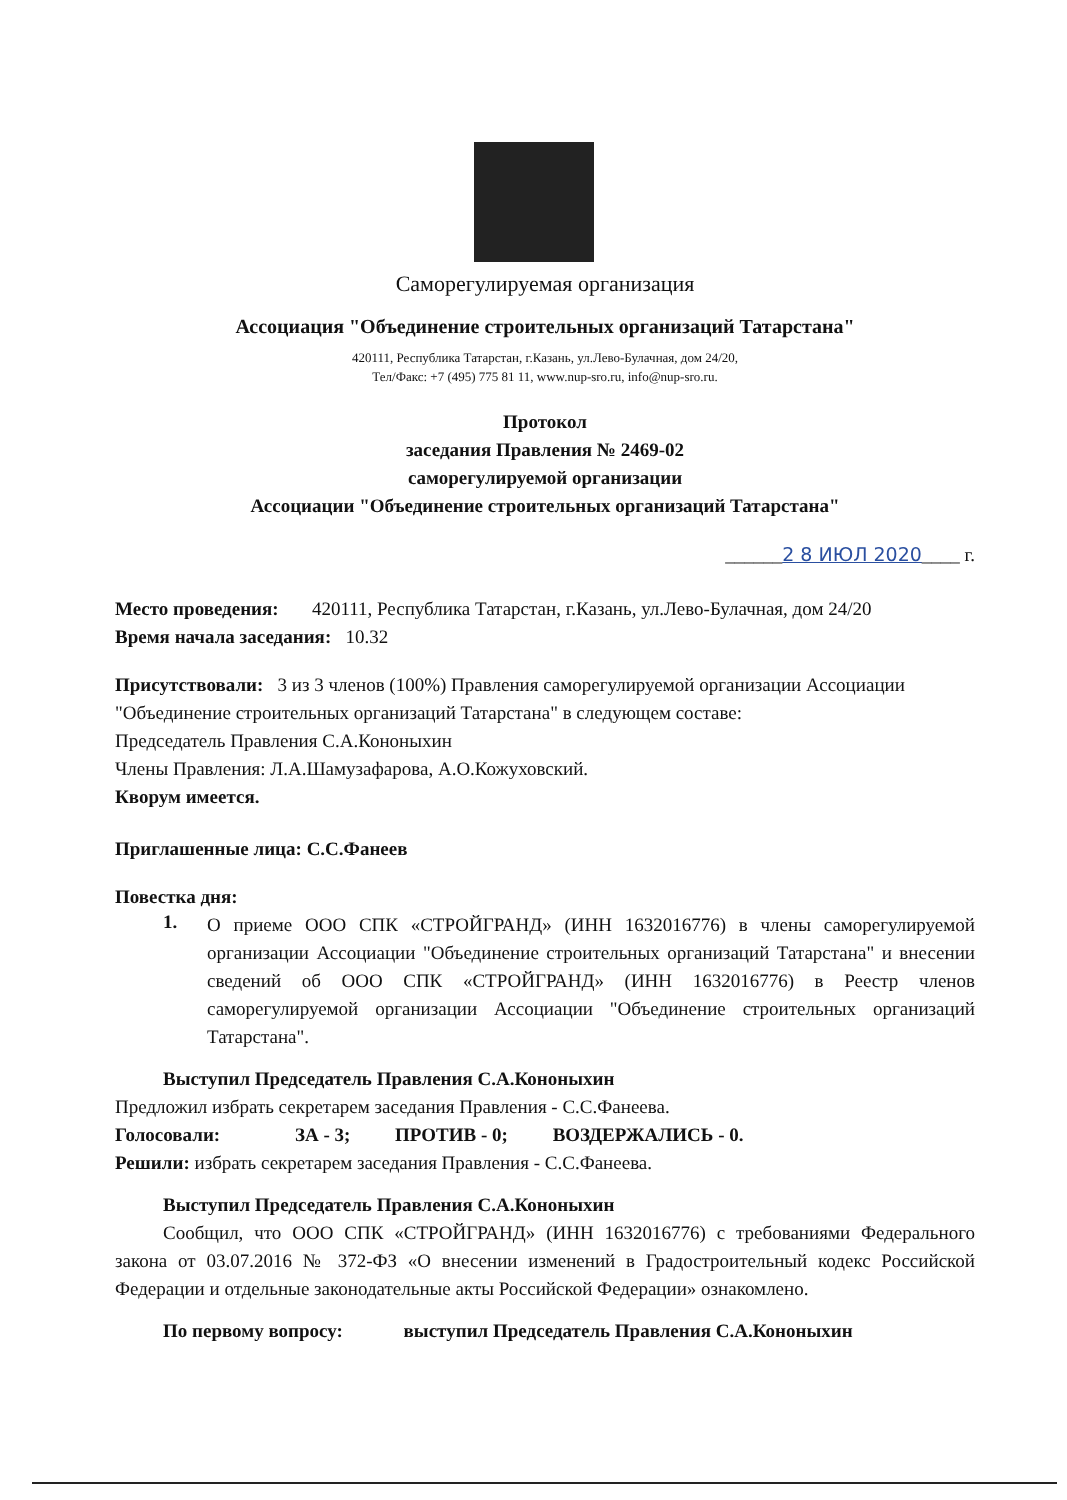Саморегулируемая организация
Ассоциация "Объединение строительных организаций Татарстана"
420111, Республика Татарстан, г.Казань, ул.Лево-Булачная, дом 24/20,
Тел/Факс: +7 (495) 775 81 11, www.nup-sro.ru, info@nup-sro.ru.
Протокол
заседания Правления № 2469-02
саморегулируемой организации
Ассоциации "Объединение строительных организаций Татарстана"
______2 8 ИЮЛ 2020____ г.
Место проведения: 420111, Республика Татарстан, г.Казань, ул.Лево-Булачная, дом 24/20
Время начала заседания: 10.32
Присутствовали: 3 из 3 членов (100%) Правления саморегулируемой организации Ассоциации "Объединение строительных организаций Татарстана" в следующем составе:
Председатель Правления С.А.Кононыхин
Члены Правления: Л.А.Шамузафарова, А.О.Кожуховский.
Кворум имеется.
Приглашенные лица: С.С.Фанеев
Повестка дня:
1.
О приеме ООО СПК «СТРОЙГРАНД» (ИНН 1632016776) в члены саморегулируемой организации Ассоциации "Объединение строительных организаций Татарстана" и внесении сведений об ООО СПК «СТРОЙГРАНД» (ИНН 1632016776) в Реестр членов саморегулируемой организации Ассоциации "Объединение строительных организаций Татарстана".
Выступил Председатель Правления С.А.Кононыхин
Предложил избрать секретарем заседания Правления - С.С.Фанеева.
Голосовали: ЗА - 3; ПРОТИВ - 0; ВОЗДЕРЖАЛИСЬ - 0.
Решили: избрать секретарем заседания Правления - С.С.Фанеева.
Выступил Председатель Правления С.А.Кононыхин
Сообщил, что ООО СПК «СТРОЙГРАНД» (ИНН 1632016776) с требованиями Федерального закона от 03.07.2016 № 372-ФЗ «О внесении изменений в Градостроительный кодекс Российской Федерации и отдельные законодательные акты Российской Федерации» ознакомлено.
По первому вопросу: выступил Председатель Правления С.А.Кононыхин